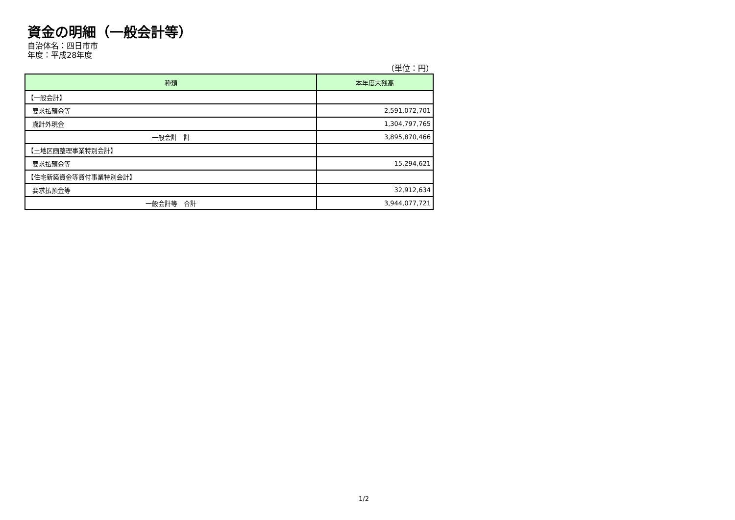資金の明細（一般会計等）
自治体名：四日市市
年度：平成28年度
（単位：円）
| 種類 | 本年度末残高 |
| --- | --- |
| 【一般会計】 | |
| 要求払預金等 | 2,591,072,701 |
| 歳計外現金 | 1,304,797,765 |
| 一般会計 計 | 3,895,870,466 |
| 【土地区画整理事業特別会計】 | |
| 要求払預金等 | 15,294,621 |
| 【住宅新築資金等貸付事業特別会計】 | |
| 要求払預金等 | 32,912,634 |
| 一般会計等 合計 | 3,944,077,721 |
1/2